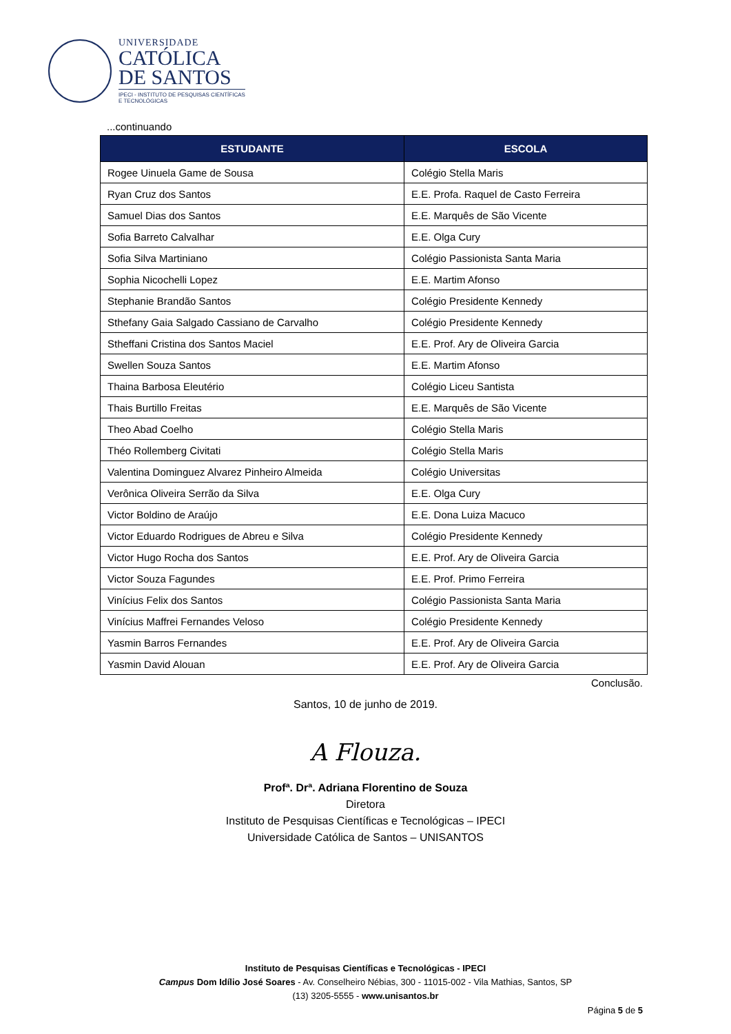UNIVERSIDADE
CATÓLICA
DE SANTOS
IPECI - INSTITUTO DE PESQUISAS CIENTÍFICAS
E TECNOLÓGICAS
...continuando
| ESTUDANTE | ESCOLA |
| --- | --- |
| Rogee Uinuela Game de Sousa | Colégio Stella Maris |
| Ryan Cruz dos Santos | E.E. Profa. Raquel de Casto Ferreira |
| Samuel Dias dos Santos | E.E. Marquês de São Vicente |
| Sofia Barreto Calvalhar | E.E. Olga Cury |
| Sofia Silva Martiniano | Colégio Passionista Santa Maria |
| Sophia Nicochelli Lopez | E.E. Martim Afonso |
| Stephanie Brandão Santos | Colégio Presidente Kennedy |
| Sthefany Gaia Salgado Cassiano de Carvalho | Colégio Presidente Kennedy |
| Stheffani Cristina dos Santos Maciel | E.E. Prof. Ary de Oliveira Garcia |
| Swellen Souza Santos | E.E. Martim Afonso |
| Thaina Barbosa Eleutério | Colégio Liceu Santista |
| Thais Burtillo Freitas | E.E. Marquês de São Vicente |
| Theo Abad Coelho | Colégio Stella Maris |
| Théo Rollemberg Civitati | Colégio Stella Maris |
| Valentina Dominguez Alvarez Pinheiro Almeida | Colégio Universitas |
| Verônica Oliveira Serrão da Silva | E.E. Olga Cury |
| Victor Boldino de Araújo | E.E. Dona Luiza Macuco |
| Victor Eduardo Rodrigues de Abreu e Silva | Colégio Presidente Kennedy |
| Victor Hugo Rocha dos Santos | E.E. Prof. Ary de Oliveira Garcia |
| Victor Souza Fagundes | E.E. Prof. Primo Ferreira |
| Vinícius Felix dos Santos | Colégio Passionista Santa Maria |
| Vinícius Maffrei Fernandes Veloso | Colégio Presidente Kennedy |
| Yasmin Barros Fernandes | E.E. Prof. Ary de Oliveira Garcia |
| Yasmin David Alouan | E.E. Prof. Ary de Oliveira Garcia |
Conclusão.
Santos, 10 de junho de 2019.
A Flouza.
Profª. Drª. Adriana Florentino de Souza
Diretora
Instituto de Pesquisas Científicas e Tecnológicas – IPECI
Universidade Católica de Santos – UNISANTOS
Instituto de Pesquisas Científicas e Tecnológicas - IPECI
Campus Dom Idílio José Soares - Av. Conselheiro Nébias, 300 - 11015-002 - Vila Mathias, Santos, SP
(13) 3205-5555 - www.unisantos.br
Página 5 de 5